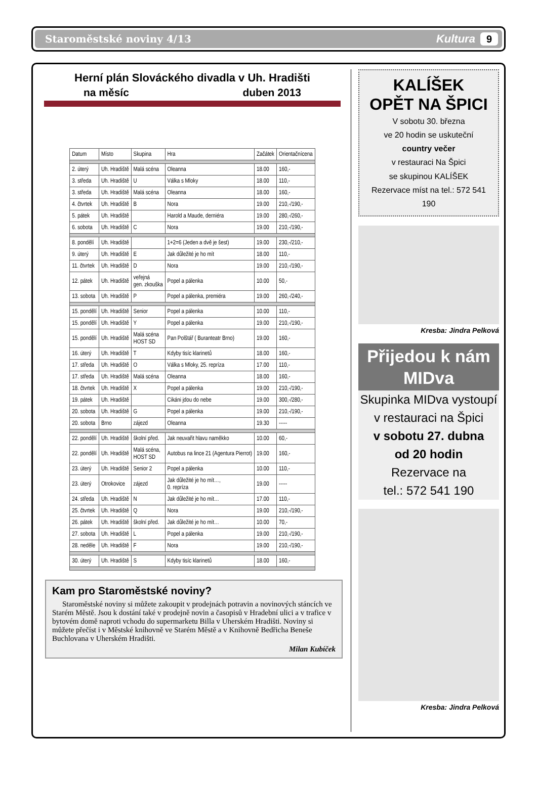Staroměstské noviny 4/13 Kultura 9
Herní plán Slováckého divadla v Uh. Hradišti
na měsíc duben 2013
| Datum | Místo | Skupina | Hra | Začátek | Orientačnícena |
| --- | --- | --- | --- | --- | --- |
| 2. úterý | Uh. Hradiště | Malá scéna | Oleanna | 18.00 | 160,- |
| 3. středa | Uh. Hradiště | U | Válka s Mloky | 18.00 | 110,- |
| 3. středa | Uh. Hradiště | Malá scéna | Oleanna | 18.00 | 160,- |
| 4. čtvrtek | Uh. Hradiště | B | Nora | 19.00 | 210,-/190,- |
| 5. pátek | Uh. Hradiště | | Harold a Maude, derniéra | 19.00 | 280,-/260,- |
| 6. sobota | Uh. Hradiště | C | Nora | 19.00 | 210,-/190,- |
| 8. pondělí | Uh. Hradiště | | 1+2=6 (Jeden a dvě je šest) | 19.00 | 230,-/210,- |
| 9. úterý | Uh. Hradiště | E | Jak důležité je ho mít | 18.00 | 110,- |
| 11. čtvrtek | Uh. Hradiště | D | Nora | 19.00 | 210,-/190,- |
| 12. pátek | Uh. Hradiště | veřejná gen. zkouška | Popel a pálenka | 10.00 | 50,- |
| 13. sobota | Uh. Hradiště | P | Popel a pálenka, premiéra | 19.00 | 260,-/240,- |
| 15. pondělí | Uh. Hradiště | Senior | Popel a pálenka | 10.00 | 110,- |
| 15. pondělí | Uh. Hradiště | Y | Popel a pálenka | 19.00 | 210,-/190,- |
| 15. pondělí | Uh. Hradiště | Malá scéna HOST SD | Pan Polštář ( Buranteatr Brno) | 19.00 | 160,- |
| 16. úterý | Uh. Hradiště | T | Kdyby tisíc klarinetů | 18.00 | 160,- |
| 17. středa | Uh. Hradiště | O | Válka s Mloky, 25. repríza | 17.00 | 110,- |
| 17. středa | Uh. Hradiště | Malá scéna | Oleanna | 18.00 | 160,- |
| 18. čtvrtek | Uh. Hradiště | X | Popel a pálenka | 19.00 | 210,-/190,- |
| 19. pátek | Uh. Hradiště | | Cikáni jdou do nebe | 19.00 | 300,-/280,- |
| 20. sobota | Uh. Hradiště | G | Popel a pálenka | 19.00 | 210,-/190,- |
| 20. sobota | Brno | zájezd | Oleanna | 19.30 | ----- |
| 22. pondělí | Uh. Hradiště | školní před. | Jak neuvařit hlavu naměkko | 10.00 | 60,- |
| 22. pondělí | Uh. Hradiště | Malá scéna, HOST SD | Autobus na lince 21 (Agentura Pierrot) | 19.00 | 160,- |
| 23. úterý | Uh. Hradiště | Senior 2 | Popel a pálenka | 10.00 | 110,- |
| 23. úterý | Otrokovice | zájezd | Jak důležité je ho mít…, 0. repríza | 19.00 | ----- |
| 24. středa | Uh. Hradiště | N | Jak důležité je ho mít… | 17.00 | 110,- |
| 25. čtvrtek | Uh. Hradiště | Q | Nora | 19.00 | 210,-/190,- |
| 26. pátek | Uh. Hradiště | školní před. | Jak důležité je ho mít… | 10.00 | 70,- |
| 27. sobota | Uh. Hradiště | L | Popel a pálenka | 19.00 | 210,-/190,- |
| 28. neděle | Uh. Hradiště | F | Nora | 19.00 | 210,-/190,- |
| 30. úterý | Uh. Hradiště | S | Kdyby tisíc klarinetů | 18.00 | 160,- |
Kam pro Staroměstské noviny?
Staroměstské noviny si můžete zakoupit v prodejnách potravin a novinových stáncích ve Starém Městě. Jsou k dostání také v prodejně novin a časopisů v Hradební ulici a v trafice v bytovém domě naproti vchodu do supermarketu Billa v Uherském Hradišti. Noviny si můžete přečíst i v Městské knihovně ve Starém Městě a v Knihovně Bedřicha Beneše Buchlovana v Uherském Hradišti.
Milan Kubíček
KALÍŠEK
OPĚT NA ŠPICI
V sobotu 30. března
ve 20 hodin se uskuteční
country večer
v restauraci Na Špici
se skupinou KALÍŠEK
Rezervace míst na tel.: 572 541 190
Kresba: Jindra Pelková
Přijedou k nám MIDva
Skupinka MIDva vystoupí
v restauraci na Špici
v sobotu 27. dubna
od 20 hodin
Rezervace na
tel.: 572 541 190
Kresba: Jindra Pelková